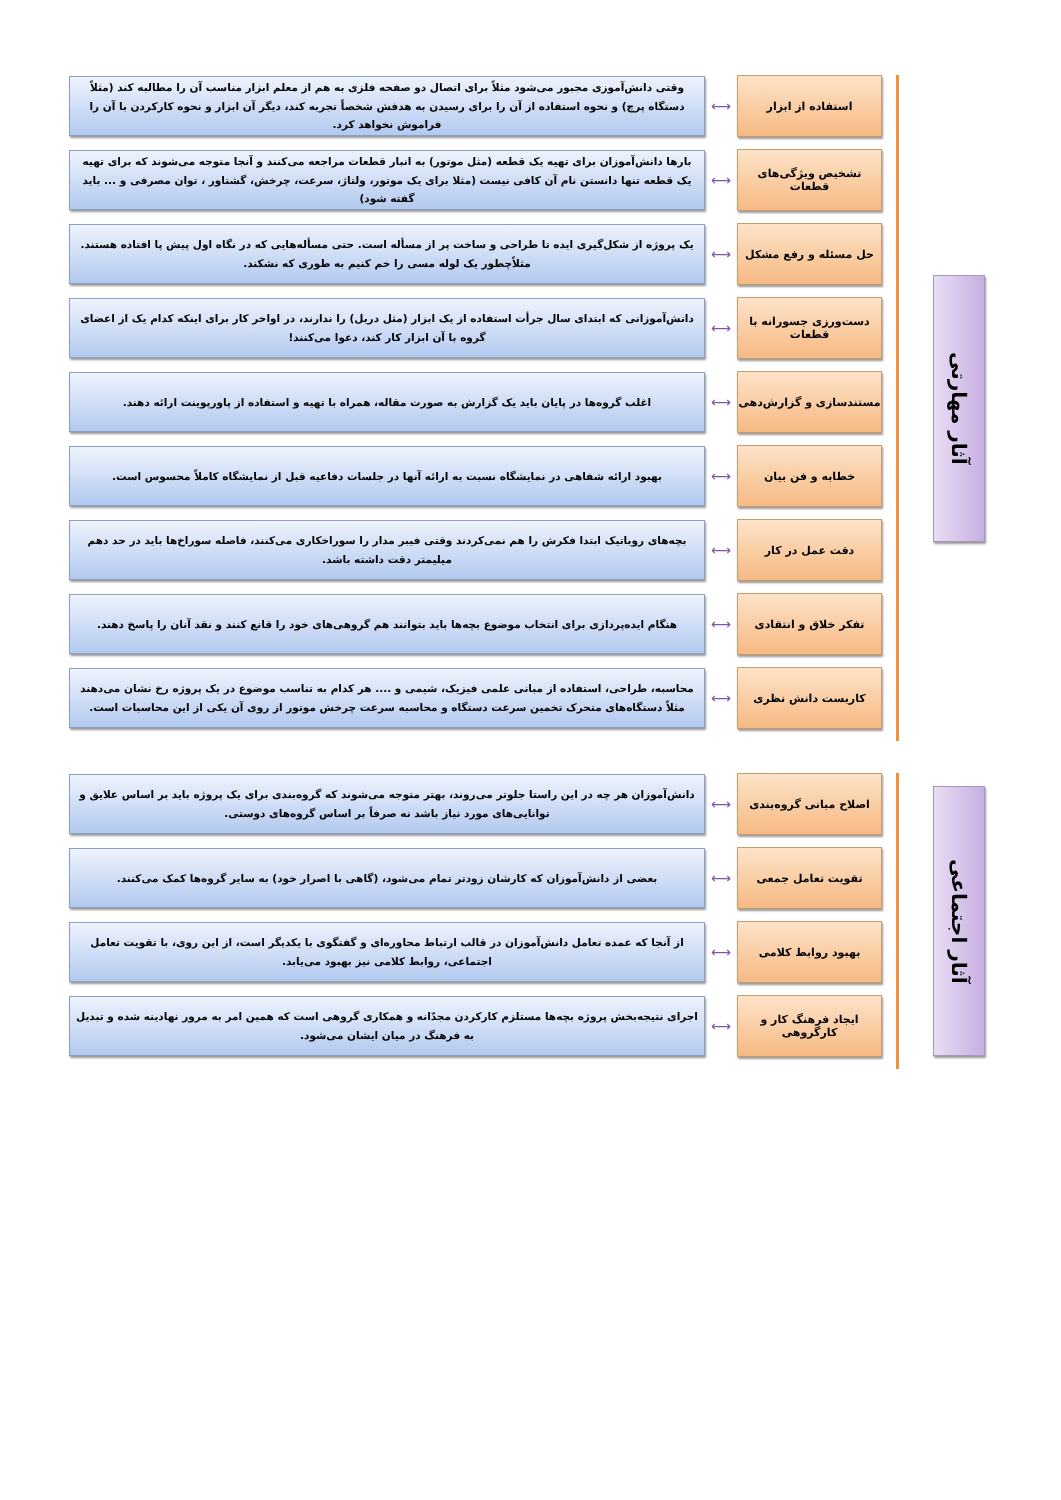آثار مهارتی
استفاده از ابزار
⟷
وقتی دانش‌آموزی مجبور می‌شود مثلاً برای اتصال دو صفحه فلزی به هم از معلم ابزار مناسب آن را مطالبه کند (مثلاً دستگاه پرچ) و نحوه استفاده از آن را برای رسیدن به هدفش شخصاً تجربه کند، دیگر آن ابزار و نحوه کارکردن با آن را فراموش نخواهد کرد.
تشخیص ویژگی‌های قطعات
⟷
بارها دانش‌آموزان برای تهیه یک قطعه (مثل موتور) به انبار قطعات مراجعه می‌کنند و آنجا متوجه می‌شوند که برای تهیه یک قطعه تنها دانستن نام آن کافی نیست (مثلا برای یک موتور، ولتاژ، سرعت، چرخش، گشتاور ، توان مصرفی و ... باید گفته شود)
حل مسئله و رفع مشکل
⟷
یک پروژه از شکل‌گیری ایده تا طراحی و ساخت پر از مسأله است. حتی مسأله‌هایی که در نگاه اول پیش پا افتاده هستند. مثلاًچطور یک لوله مسی را خم کنیم به طوری که نشکند.
دست‌ورزی جسورانه با قطعات
⟷
دانش‌آموزانی که ابتدای سال جرأت استفاده از یک ابزار (مثل دریل) را ندارند، در اواخر کار برای اینکه کدام یک از اعضای گروه با آن ابزار کار کند، دعوا می‌کنند!
مستندسازی و گزارش‌دهی
⟷
اغلب گروه‌ها در پایان باید یک گزارش به صورت مقاله، همراه با تهیه و استفاده از پاورپوینت ارائه دهند.
خطابه و فن بیان
⟷
بهبود ارائه شفاهی در نمایشگاه نسبت به ارائه آنها در جلسات دفاعیه قبل از نمایشگاه کاملاً محسوس است.
دقت عمل در کار
⟷
بچه‌های روباتیک ابتدا فکرش را هم نمی‌کردند وقتی فیبر مدار را سوراخکاری می‌کنند، فاصله سوراخ‌ها باید در حد دهم میلیمتر دقت داشته باشد.
تفکر خلاق و انتقادی
⟷
هنگام ایده‌پردازی برای انتخاب موضوع بچه‌ها باید بتوانند هم گروهی‌های خود را قانع کنند و نقد آنان را پاسخ دهند.
کاربست دانش نظری
⟷
محاسبه، طراحی، استفاده از مبانی علمی فیزیک، شیمی و .... هر کدام به تناسب موضوع در یک پروژه رخ نشان می‌دهند مثلاً دستگاه‌های متحرک تخمین سرعت دستگاه و محاسبه سرعت چرخش موتور از روی آن یکی از این محاسبات است.
آثار اجتماعی
اصلاح مبانی گروه‌بندی
⟷
دانش‌آموزان هر چه در این راستا جلوتر می‌روند، بهتر متوجه می‌شوند که گروه‌بندی برای یک پروژه باید بر اساس علایق و توانایی‌های مورد نیاز باشد نه صرفاً بر اساس گروه‌های دوستی.
تقویت تعامل جمعی
⟷
بعضی از دانش‌آموزان که کارشان زودتر تمام می‌شود، (گاهی با اصرار خود) به سایر گروه‌ها کمک می‌کنند.
بهبود روابط کلامی
⟷
از آنجا که عمده تعامل دانش‌آموزان در قالب ارتباط محاوره‌ای و گفتگوی با یکدیگر است، از این روی، با تقویت تعامل اجتماعی، روابط کلامی نیز بهبود می‌یابد.
ایجاد فرهنگ کار و کارگروهی
⟷
اجرای نتیجه‌بخش پروژه بچه‌ها مستلزم کارکردن مجدّانه و همکاری گروهی است که همین امر به مرور نهادینه شده و تبدیل به فرهنگ در میان ایشان می‌شود.